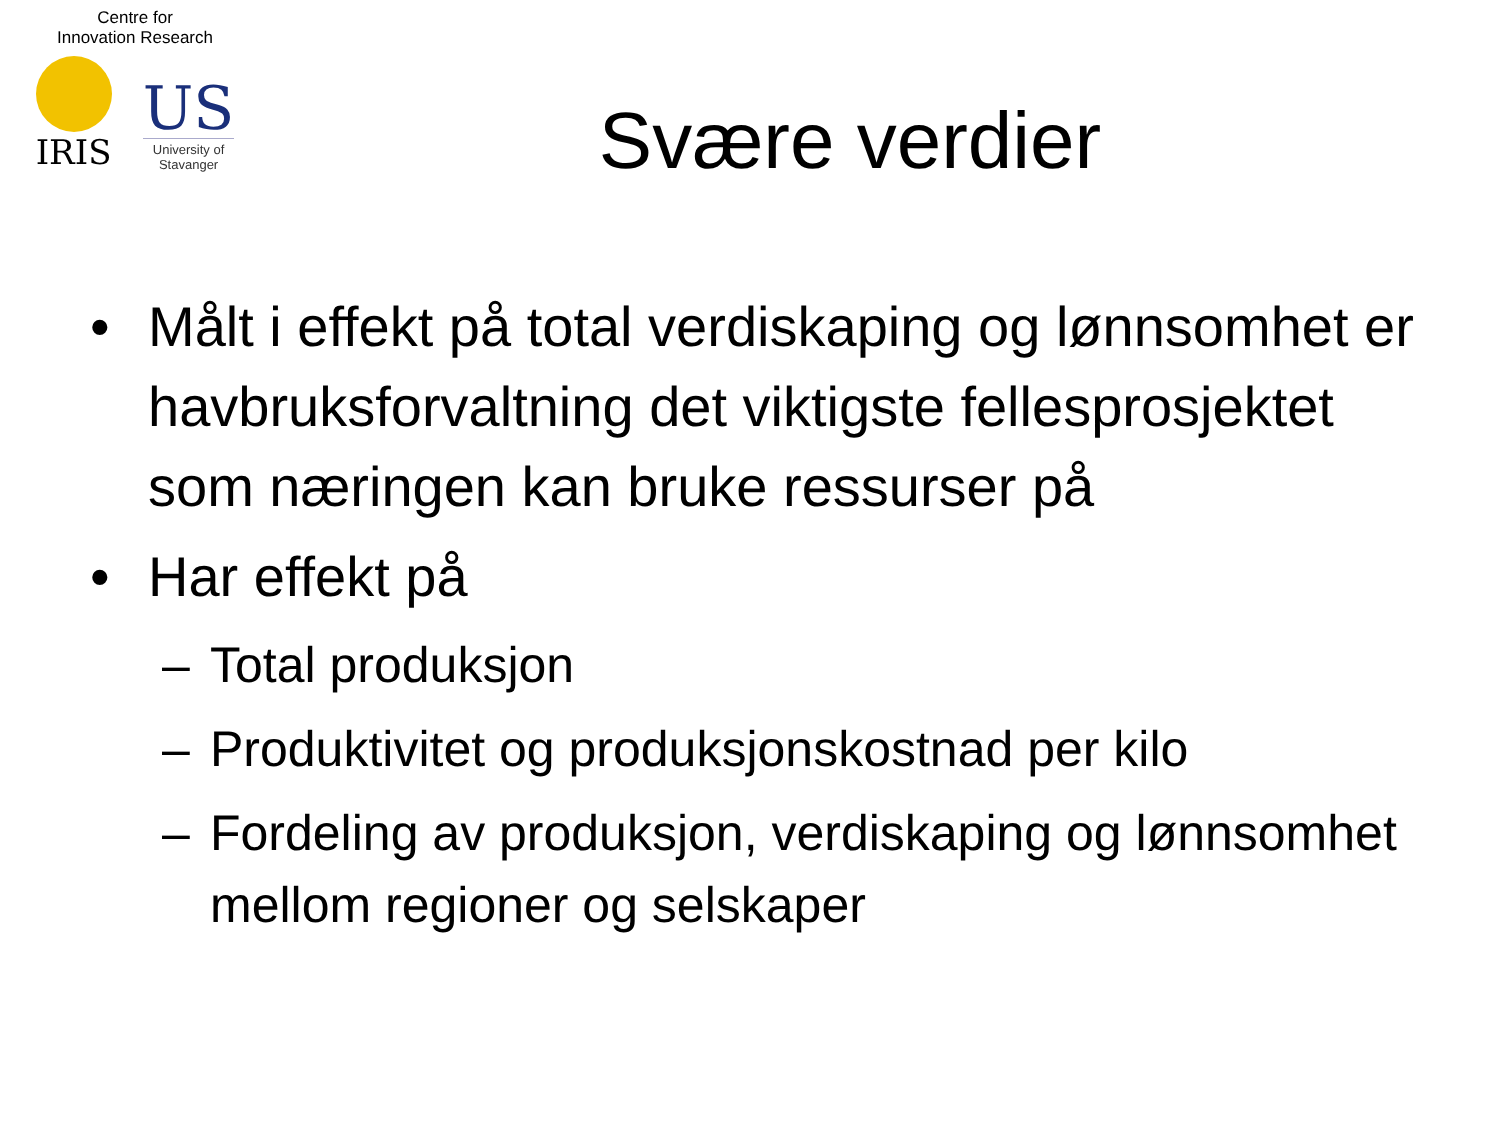Centre for
Innovation Research
IRIS
US
University of
Stavanger
Svære verdier
• Målt i effekt på total verdiskaping og lønnsomhet er havbruksforvaltning det viktigste fellesprosjektet som næringen kan bruke ressurser på
• Har effekt på
– Total produksjon
– Produktivitet og produksjonskostnad per kilo
– Fordeling av produksjon, verdiskaping og lønnsomhet mellom regioner og selskaper